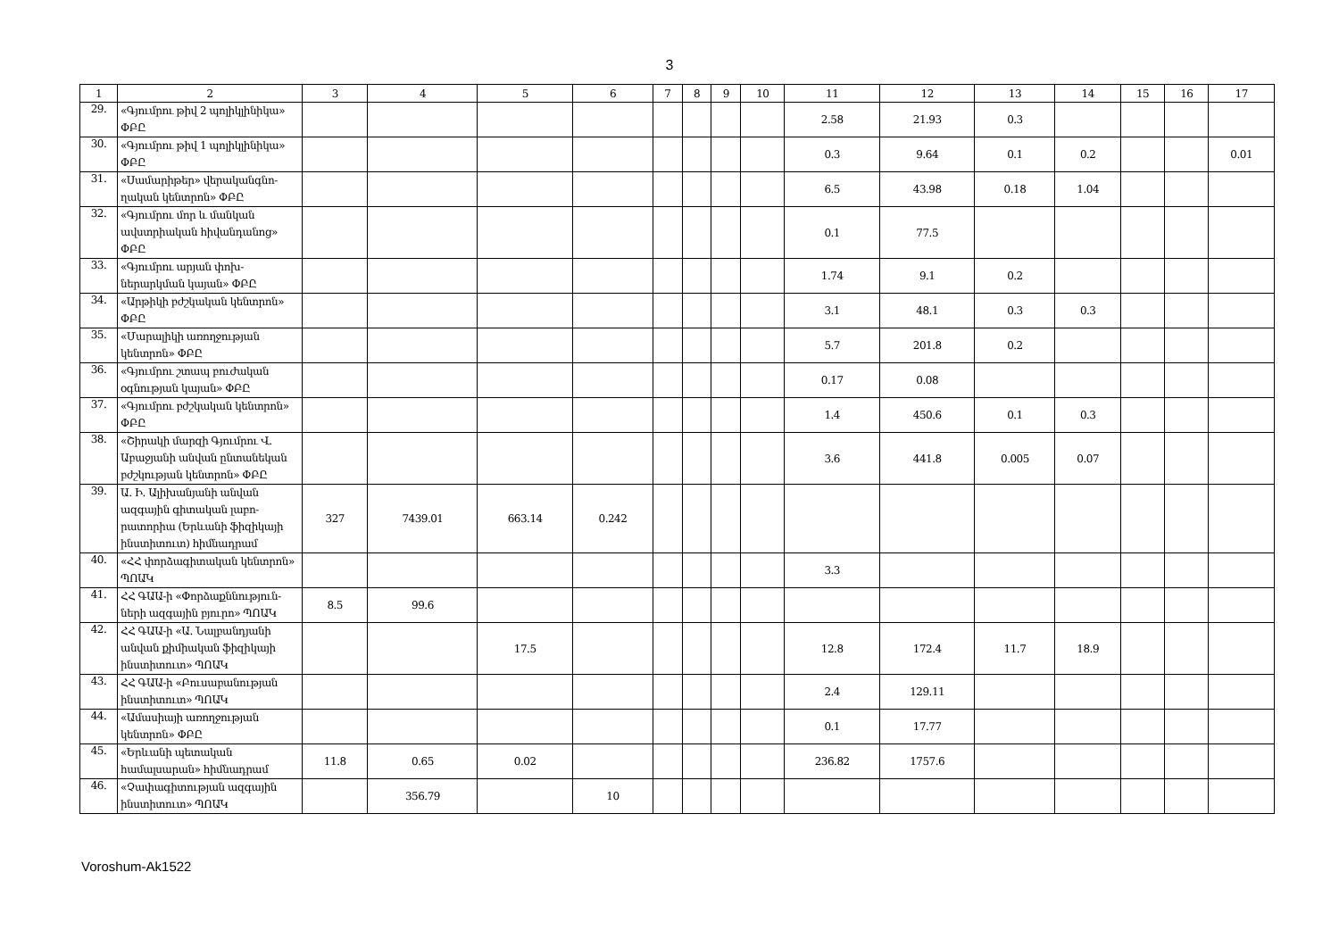3
| 1 | 2 | 3 | 4 | 5 | 6 | 7 | 8 | 9 | 10 | 11 | 12 | 13 | 14 | 15 | 16 | 17 |
| --- | --- | --- | --- | --- | --- | --- | --- | --- | --- | --- | --- | --- | --- | --- | --- | --- |
| 29. | «Գյումրու թիվ 2 պոլիկլինիկա» ՓԲԸ | | | | | | | | | 2.58 | 21.93 | 0.3 | | | | |
| 30. | «Գյումրու թիվ 1 պոլիկլինիկա» ՓԲԸ | | | | | | | | | 0.3 | 9.64 | 0.1 | 0.2 | | | 0.01 |
| 31. | «Սամարիթեր» վերականգնո-ղական կենտրոն» ՓԲԸ | | | | | | | | | 6.5 | 43.98 | 0.18 | 1.04 | | | |
| 32. | «Գյումրու մոր և մանկան ավստրիական հիվանդանոց» ՓԲԸ | | | | | | | | | 0.1 | 77.5 | | | | | |
| 33. | «Գյումրու արյան փոխ-ներարկման կայան» ՓԲԸ | | | | | | | | | 1.74 | 9.1 | 0.2 | | | | |
| 34. | «Արթիկի բժշկական կենտրոն» ՓԲԸ | | | | | | | | | 3.1 | 48.1 | 0.3 | 0.3 | | | |
| 35. | «Մարալիկի առողջության կենտրոն» ՓԲԸ | | | | | | | | | 5.7 | 201.8 | 0.2 | | | | |
| 36. | «Գյումրու շտապ բուժական օգնության կայան» ՓԲԸ | | | | | | | | | 0.17 | 0.08 | | | | | |
| 37. | «Գյումրու բժշկական կենտրոն» ՓԲԸ | | | | | | | | | 1.4 | 450.6 | 0.1 | 0.3 | | | |
| 38. | «Շիրակի մարզի Գյումրու Վ. Աբաջյանի անվան ընտանեկան բժշկության կենտրոն» ՓԲԸ | | | | | | | | | 3.6 | 441.8 | 0.005 | 0.07 | | | |
| 39. | Ա. Ի. Ալիխանյանի անվան ազգային գիտական լաբո-րատորիա (Երևանի ֆիզիկայի ինստիտուտ) հիմնադրամ | 327 | 7439.01 | 663.14 | 0.242 | | | | | | | | | | | |
| 40. | «ՀՀ փորձագիտական կենտրոն» ՊՈԱԿ | | | | | | | | | 3.3 | | | | | | |
| 41. | ՀՀ ԳԱԱ-ի «Փորձաքննություն-ների ազգային բյուրո» ՊՈԱԿ | 8.5 | 99.6 | | | | | | | | | | | | | |
| 42. | ՀՀ ԳԱԱ-ի «Ա. Նալբանդյանի անվան քիմիական ֆիզիկայի ինստիտուտ» ՊՈԱԿ | | | 17.5 | | | | | | 12.8 | 172.4 | 11.7 | 18.9 | | | |
| 43. | ՀՀ ԳԱԱ-ի «Բուսաբանության ինստիտուտ» ՊՈԱԿ | | | | | | | | | 2.4 | 129.11 | | | | | |
| 44. | «Ամասիայի առողջության կենտրոն» ՓԲԸ | | | | | | | | | 0.1 | 17.77 | | | | | |
| 45. | «Երևանի պետական համալսարան» հիմնադրամ | 11.8 | 0.65 | 0.02 | | | | | | 236.82 | 1757.6 | | | | | |
| 46. | «Չափագիտության ազգային ինստիտուտ» ՊՈԱԿ | | 356.79 | | 10 | | | | | | | | | | | |
Voroshum-Ak1522